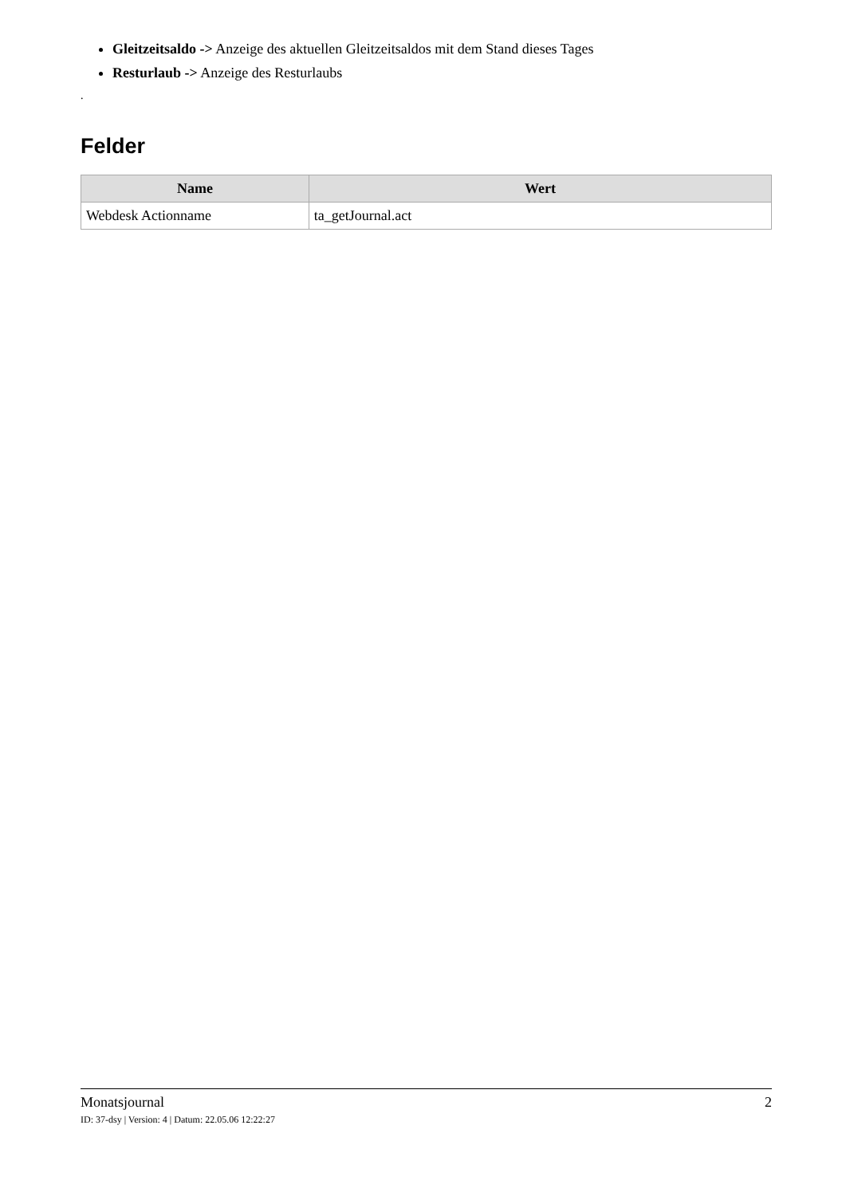Gleitzeitsaldo -> Anzeige des aktuellen Gleitzeitsaldos mit dem Stand dieses Tages
Resturlaub -> Anzeige des Resturlaubs
.
Felder
| Name | Wert |
| --- | --- |
| Webdesk Actionname | ta_getJournal.act |
Monatsjournal 2
ID: 37-dsy | Version: 4 | Datum: 22.05.06 12:22:27